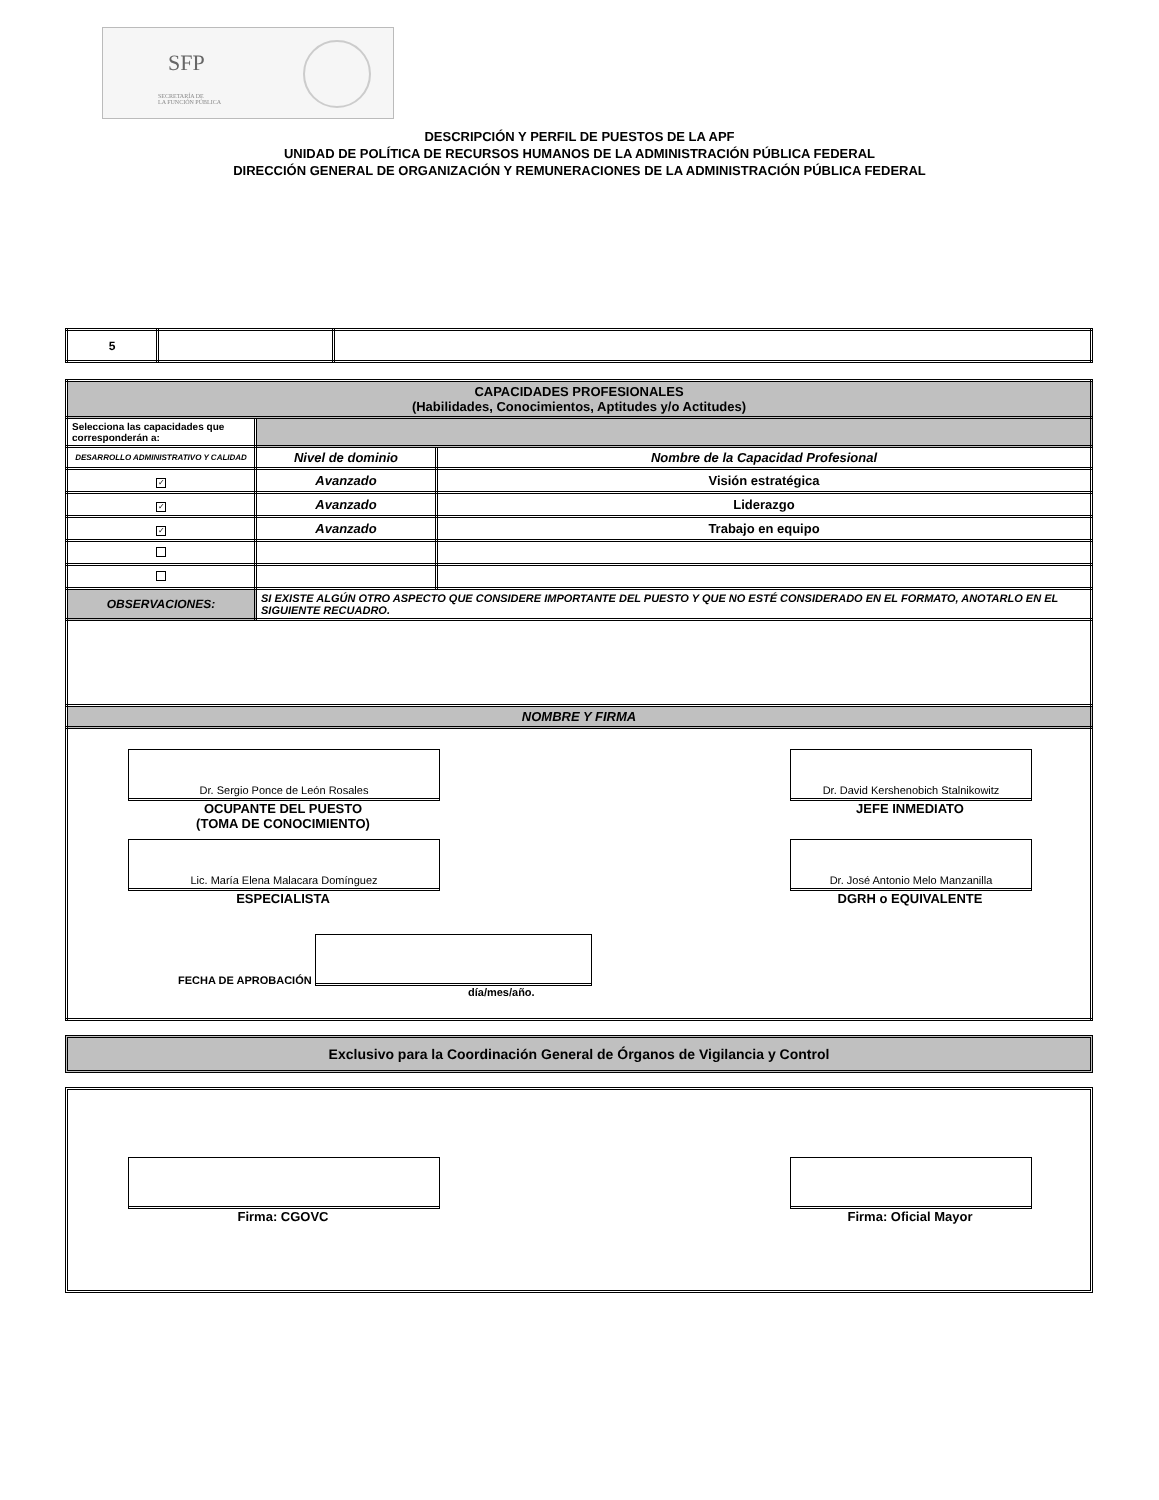SFP
SECRETARÍA DE
LA FUNCIÓN PÚBLICA
DESCRIPCIÓN Y PERFIL DE PUESTOS DE LA APF
UNIDAD DE POLÍTICA DE RECURSOS HUMANOS DE LA ADMINISTRACIÓN PÚBLICA FEDERAL
DIRECCIÓN GENERAL DE ORGANIZACIÓN Y REMUNERACIONES DE LA ADMINISTRACIÓN PÚBLICA FEDERAL
| 5 | | |
| CAPACIDADES PROFESIONALES (Habilidades, Conocimientos, Aptitudes y/o Actitudes) | | |
| Selecciona las capacidades que corresponderán a: | | |
| DESARROLLO ADMINISTRATIVO Y CALIDAD | Nivel de dominio | Nombre de la Capacidad Profesional |
| ✓ | Avanzado | Visión estratégica |
| ✓ | Avanzado | Liderazgo |
| ✓ | Avanzado | Trabajo en equipo |
| OBSERVACIONES: | SI EXISTE ALGÚN OTRO ASPECTO QUE CONSIDERE IMPORTANTE DEL PUESTO Y QUE NO ESTÉ CONSIDERADO EN EL FORMATO, ANOTARLO EN EL SIGUIENTE RECUADRO. | |
| NOMBRE Y FIRMA | | |
| Dr. Sergio Ponce de León Rosales OCUPANTE DEL PUESTO (TOMA DE CONOCIMIENTO) Dr. David Kershenobich Stalnikowitz JEFE INMEDIATO Lic. María Elena Malacara Domínguez ESPECIALISTA Dr. José Antonio Melo Manzanilla DGRH o EQUIVALENTE FECHA DE APROBACIÓN día/mes/año. | | |
Exclusivo para la Coordinación General de Órganos de Vigilancia y Control
Firma: CGOVC Firma: Oficial Mayor